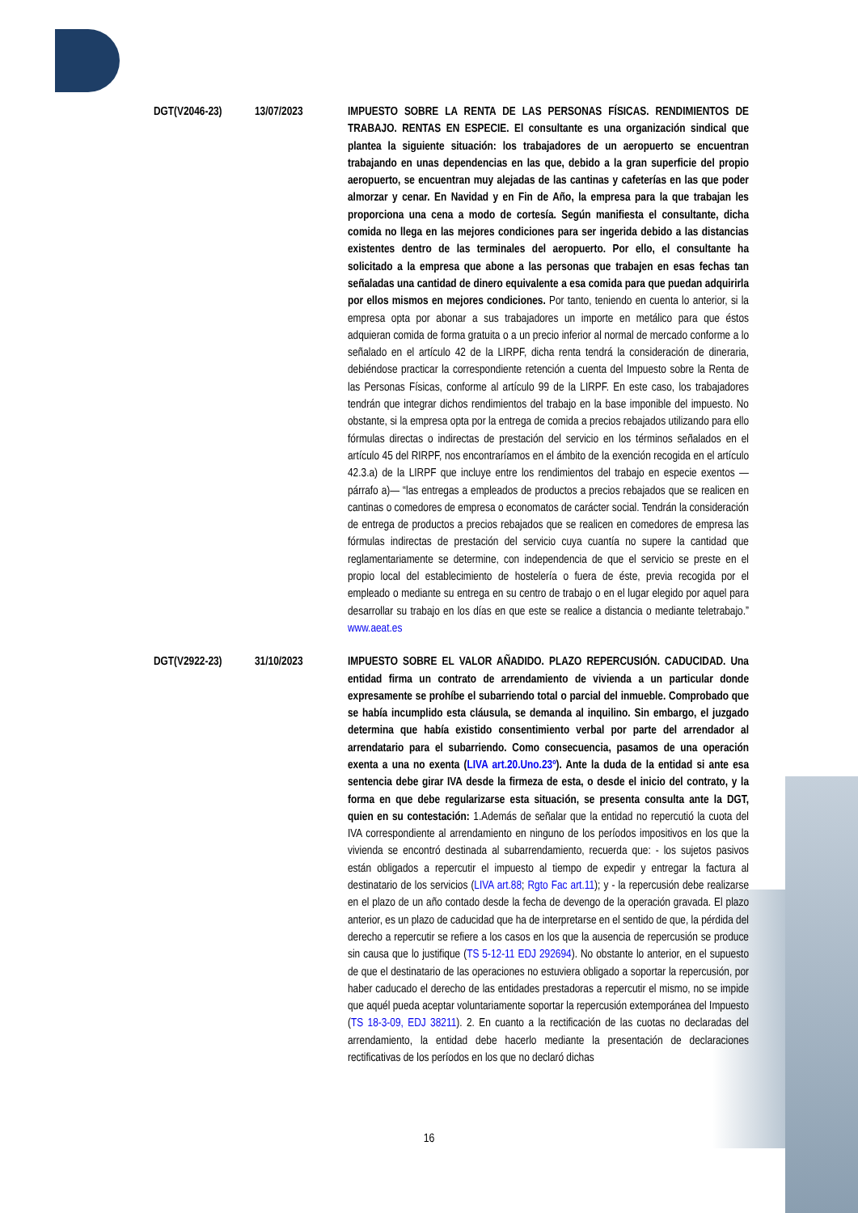DGT(V2046-23) 13/07/2023 IMPUESTO SOBRE LA RENTA DE LAS PERSONAS FÍSICAS. RENDIMIENTOS DE TRABAJO. RENTAS EN ESPECIE. El consultante es una organización sindical que plantea la siguiente situación: los trabajadores de un aeropuerto se encuentran trabajando en unas dependencias en las que, debido a la gran superficie del propio aeropuerto, se encuentran muy alejadas de las cantinas y cafeterías en las que poder almorzar y cenar. En Navidad y en Fin de Año, la empresa para la que trabajan les proporciona una cena a modo de cortesía. Según manifiesta el consultante, dicha comida no llega en las mejores condiciones para ser ingerida debido a las distancias existentes dentro de las terminales del aeropuerto. Por ello, el consultante ha solicitado a la empresa que abone a las personas que trabajen en esas fechas tan señaladas una cantidad de dinero equivalente a esa comida para que puedan adquirirla por ellos mismos en mejores condiciones. Por tanto, teniendo en cuenta lo anterior, si la empresa opta por abonar a sus trabajadores un importe en metálico para que éstos adquieran comida de forma gratuita o a un precio inferior al normal de mercado conforme a lo señalado en el artículo 42 de la LIRPF, dicha renta tendrá la consideración de dineraria, debiéndose practicar la correspondiente retención a cuenta del Impuesto sobre la Renta de las Personas Físicas, conforme al artículo 99 de la LIRPF. En este caso, los trabajadores tendrán que integrar dichos rendimientos del trabajo en la base imponible del impuesto. No obstante, si la empresa opta por la entrega de comida a precios rebajados utilizando para ello fórmulas directas o indirectas de prestación del servicio en los términos señalados en el artículo 45 del RIRPF, nos encontraríamos en el ámbito de la exención recogida en el artículo 42.3.a) de la LIRPF que incluye entre los rendimientos del trabajo en especie exentos —párrafo a)— “las entregas a empleados de productos a precios rebajados que se realicen en cantinas o comedores de empresa o economatos de carácter social. Tendrán la consideración de entrega de productos a precios rebajados que se realicen en comedores de empresa las fórmulas indirectas de prestación del servicio cuya cuantía no supere la cantidad que reglamentariamente se determine, con independencia de que el servicio se preste en el propio local del establecimiento de hostelería o fuera de éste, previa recogida por el empleado o mediante su entrega en su centro de trabajo o en el lugar elegido por aquel para desarrollar su trabajo en los días en que este se realice a distancia o mediante teletrabajo.” www.aeat.es
DGT(V2922-23) 31/10/2023 IMPUESTO SOBRE EL VALOR AÑADIDO. PLAZO REPERCUSIÓN. CADUCIDAD. Una entidad firma un contrato de arrendamiento de vivienda a un particular donde expresamente se prohíbe el subarriendo total o parcial del inmueble. Comprobado que se había incumplido esta cláusula, se demanda al inquilino. Sin embargo, el juzgado determina que había existido consentimiento verbal por parte del arrendador al arrendatario para el subarriendo. Como consecuencia, pasamos de una operación exenta a una no exenta (LIVA art.20.Uno.23º). Ante la duda de la entidad si ante esa sentencia debe girar IVA desde la firmeza de esta, o desde el inicio del contrato, y la forma en que debe regularizarse esta situación, se presenta consulta ante la DGT, quien en su contestación: 1.Además de señalar que la entidad no repercutió la cuota del IVA correspondiente al arrendamiento en ninguno de los períodos impositivos en los que la vivienda se encontró destinada al subarrendamiento, recuerda que: - los sujetos pasivos están obligados a repercutir el impuesto al tiempo de expedir y entregar la factura al destinatario de los servicios (LIVA art.88; Rgto Fac art.11); y - la repercusión debe realizarse en el plazo de un año contado desde la fecha de devengo de la operación gravada. El plazo anterior, es un plazo de caducidad que ha de interpretarse en el sentido de que, la pérdida del derecho a repercutir se refiere a los casos en los que la ausencia de repercusión se produce sin causa que lo justifique (TS 5-12-11 EDJ 292694). No obstante lo anterior, en el supuesto de que el destinatario de las operaciones no estuviera obligado a soportar la repercusión, por haber caducado el derecho de las entidades prestadoras a repercutir el mismo, no se impide que aquél pueda aceptar voluntariamente soportar la repercusión extemporánea del Impuesto (TS 18-3-09, EDJ 38211). 2. En cuanto a la rectificación de las cuotas no declaradas del arrendamiento, la entidad debe hacerlo mediante la presentación de declaraciones rectificativas de los períodos en los que no declaró dichas
16